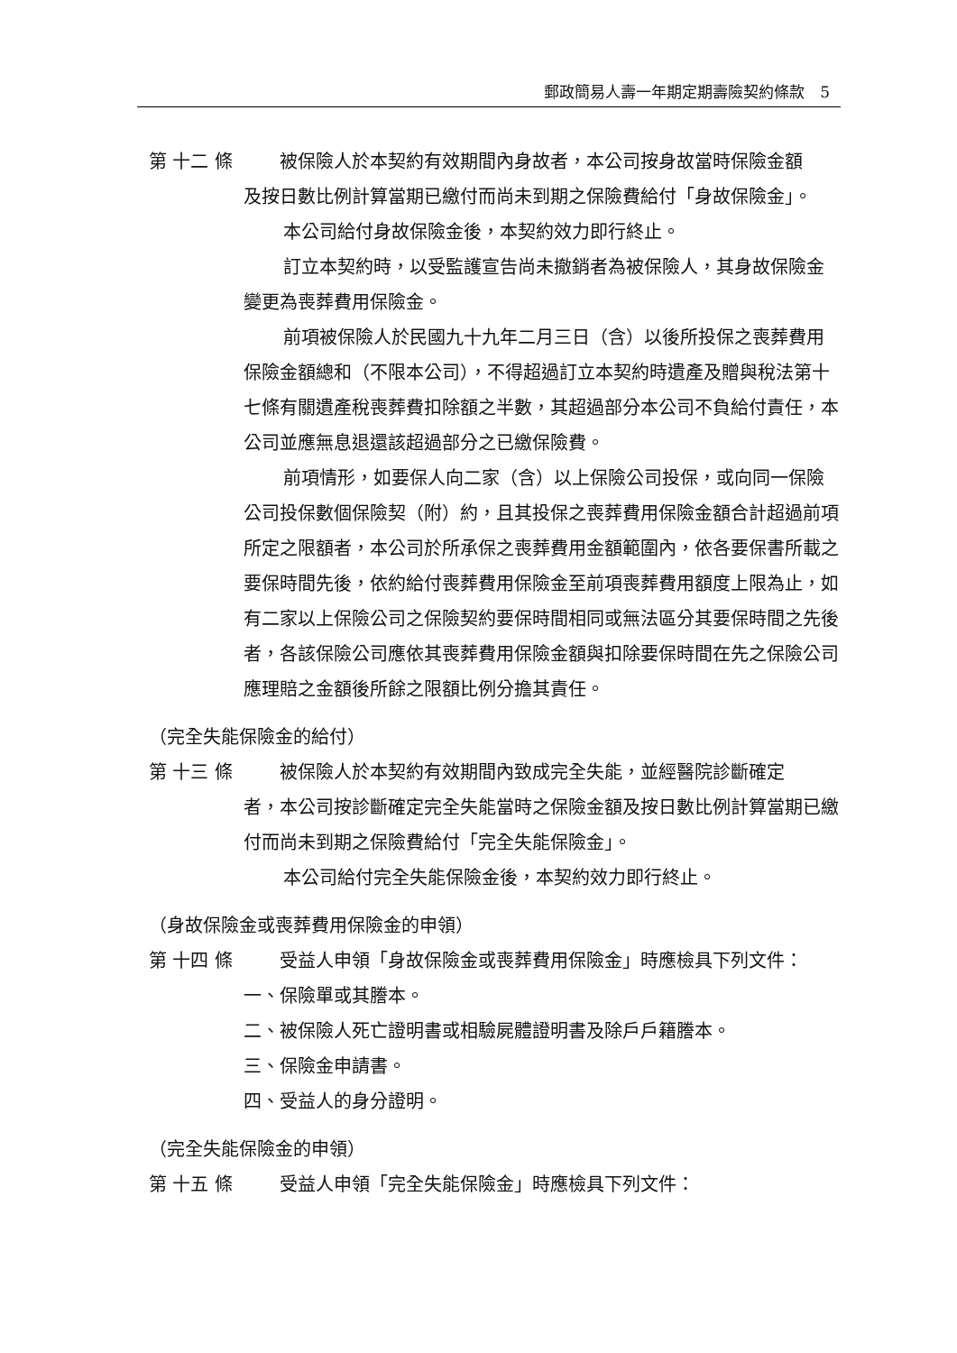郵政簡易人壽一年期定期壽險契約條款　5
第 十二 條 　　被保險人於本契約有效期間內身故者，本公司按身故當時保險金額
及按日數比例計算當期已繳付而尚未到期之保險費給付「身故保險金」。
本公司給付身故保險金後，本契約效力即行終止。
訂立本契約時，以受監護宣告尚未撤銷者為被保險人，其身故保險金變更為喪葬費用保險金。
前項被保險人於民國九十九年二月三日（含）以後所投保之喪葬費用保險金額總和（不限本公司），不得超過訂立本契約時遺產及贈與稅法第十七條有關遺產稅喪葬費扣除額之半數，其超過部分本公司不負給付責任，本公司並應無息退還該超過部分之已繳保險費。
前項情形，如要保人向二家（含）以上保險公司投保，或向同一保險公司投保數個保險契（附）約，且其投保之喪葬費用保險金額合計超過前項所定之限額者，本公司於所承保之喪葬費用金額範圍內，依各要保書所載之要保時間先後，依約給付喪葬費用保險金至前項喪葬費用額度上限為止，如有二家以上保險公司之保險契約要保時間相同或無法區分其要保時間之先後者，各該保險公司應依其喪葬費用保險金額與扣除要保時間在先之保險公司應理賠之金額後所餘之限額比例分擔其責任。
（完全失能保險金的給付）
第 十三 條 　　被保險人於本契約有效期間內致成完全失能，並經醫院診斷確定
者，本公司按診斷確定完全失能當時之保險金額及按日數比例計算當期已繳付而尚未到期之保險費給付「完全失能保險金」。
本公司給付完全失能保險金後，本契約效力即行終止。
（身故保險金或喪葬費用保險金的申領）
第 十四 條 　　受益人申領「身故保險金或喪葬費用保險金」時應檢具下列文件：
一、保險單或其謄本。
二、被保險人死亡證明書或相驗屍體證明書及除戶戶籍謄本。
三、保險金申請書。
四、受益人的身分證明。
（完全失能保險金的申領）
第 十五 條 　　受益人申領「完全失能保險金」時應檢具下列文件：